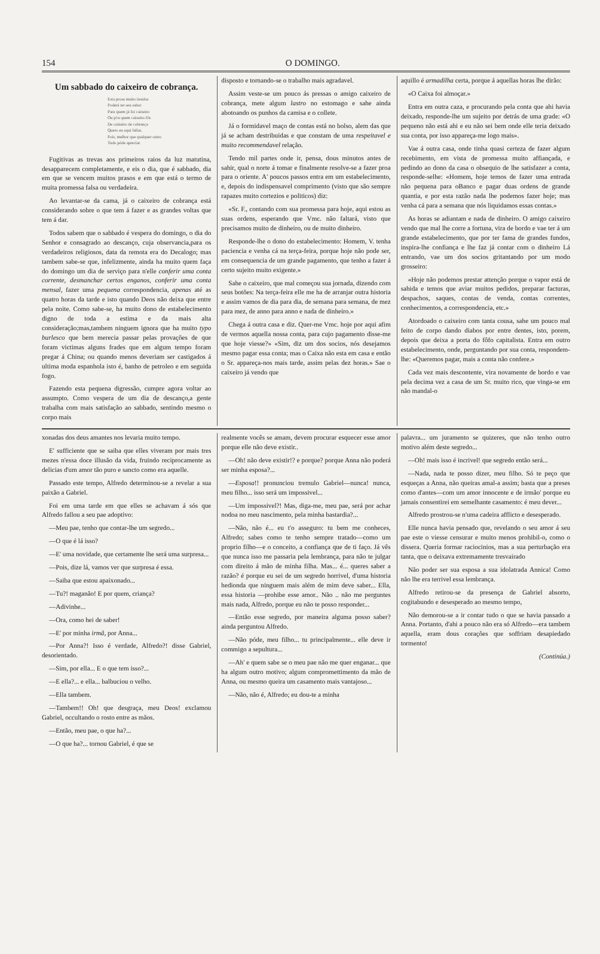154 O DOMINGO.
Um sabbado do caixeiro de cobrança.
Esta prosa muito insulsa
Poderá ter seu sabor
Para quem já foi caixeiro
Ou p'ra quem caixeiro fôr.
De caixeiro de cobrança
Quero eu aqui fallar,
Pois, melhor que qualquer outro
Tudo póde apreciar.
Fugitivas as trevas aos primeiros raios da luz matutina, desapparecem completamente, e eis o dia, que é sabbado, dia em que se vencem muitos prasos e em que está o termo de muita promessa falsa ou verdadeira.
Ao levantar-se da cama, já o caixeiro de cobrança está considerando sobre o que tem á fazer e as grandes voltas que tem á dar.
Todos sabem que o sabbado é vespera do domingo, o dia do Senhor e consagrado ao descanço, cuja observancia,para os verdadeiros religiosos, data da remota era do Decalogo; mas tambem sabe-se que, infelizmente, ainda ha muito quem faça do domingo um dia de serviço para n'elle conferir uma conta corrente, desmanchar certos enganos, conferir uma conta mensal, fazer uma pequena correspondencia, apenas até as quatro horas da tarde e isto quando Deos não deixa que entre pela noite. Como sabe-se, ha muito dono de estabelecimento digno de toda a estima e da mais alta consideração;mas,tambem ninguem ignora que ha muito typo burlesco que bem merecia passar pelas provações de que foram victimas alguns frades que em algum tempo foram pregar á China; ou quando menos deveriam ser castigados á ultima moda espanhola isto é, banho de petroleo e em seguida fogo.
Fazendo esta pequena digressão, cumpre agora voltar ao assumpto. Como vespera de um dia de descanço,a gente trabalha com mais satisfação ao sabbado, sentindo mesmo o corpo mais
disposto e tornando-se o trabalho mais agradavel.
Assim veste-se um pouco ás pressas o amigo caixeiro de cobrança, mete algum lastro no estomago e sahe ainda abotoando os punhos da camisa e o collete.
Já o formidavel maço de contas está no bolso, alem das que já se acham destribuidas e que constam de uma respeitavel e muito recommendavel relação.
Tendo mil partes onde ir, pensa, dous minutos antes de sahir, qual o norte á tomar e finalmente resolve-se a fazer proa para o oriente. A' poucos passos entra em um estabelecimento, e, depois do indispensavel comprimento (visto que são sempre rapazes muito cortezios e politicos) diz:
«Sr. F., contando com sua promessa para hoje, aqui estou as suas ordens, esperando que Vmc. não faltará, visto que precisamos muito de dinheiro, ou de muito dinheiro.
Responde-lhe o dono do estabelecimento: Homem, V. tenha paciencia e venha cá na terça-feira, porque hoje não pode ser, em consequencia de um grande pagamento, que tenho a fazer á certo sujeito muito exigente.»
Sahe o caixeiro, que mal começou sua jornada, dizendo com seus botões: Na terça-feira elle me ha de arranjar outra historia e assim vamos de dia para dia, de semana para semana, de mez para mez, de anno para anno e nada de dinheiro.»
Chega á outra casa e diz. Quer-me Vmc. hoje por aqui afim de vermos aquella nossa conta, para cujo pagamento disse-me que hoje viesse?» «Sim, diz um dos socios, nós desejamos mesmo pagar essa conta; mas o Caixa não esta em casa e então o Sr. appareça-nos mais tarde, assim pelas dez horas.» Sae o caixeiro já vendo que
aquillo é armadilha certa, porque á aquellas horas lhe dirão:
«O Caixa foi almoçar.»
Entra em outra caza, e procurando pela conta que ahi havia deixado, responde-lhe um sujeito por detrás de uma grade: «O pequeno não está ahi e eu não sei bem onde elle teria deixado sua conta, por isso appareça-me logo mais».
Vae á outra casa, onde tinha quasi certeza de fazer algum recebimento, em vista de promessa muito affiançada, e pedindo ao dono da casa o obsequio de lhe satisfazer a conta, responde-selhe: «Homem, hoje temos de fazer uma entrada não pequena para oBanco e pagar duas ordens de grande quantia, e por esta razão nada lhe podemos fazer hoje; mas venha cá para a semana que nós liquidamos essas contas.»
As horas se adiantam e nada de dinheiro. O amigo caixeiro vendo que mal lhe corre a fortuna, vira de bordo e vae ter á um grande estabelecimento, que por ter fama de grandes fundos, inspira-lhe confiança e lhe faz já contar com o dinheiro Lá entrando, vae um dos socios gritantando por um modo grosseiro:
«Hoje não podemos prestar attenção porque o vapor está de sahida e temos que aviar muitos pedidos, preparar facturas, despachos, saques, contas de venda, contas correntes, conhecimentos, a correspondencia, etc.»
Atordoado o caixeiro com tanta cousa, sahe um pouco mal feito de corpo dando diabos por entre dentes, isto, porem, depois que deixa a porta do fôfo capitalista. Entra em outro estabelecimento, onde, perguntando por sua conta, respondem-lhe: «Queremos pagar, mais a conta não confere.»
Cada vez mais descontente, vira novamente de bordo e vae pela decima vez a casa de um Sr. muito rico, que vinga-se em não mandal-o
xonadas dos deus amantes nos levaria muito tempo.
E' sufficiente que se saiba que elles viveram por mais tres mezes n'essa doce illusão da vida, fruindo reciprocamente as delicias d'um amor tão puro e sancto como era aquelle.
Passado este tempo, Alfredo determinou-se a revelar a sua paixão a Gabriel.
Foi em uma tarde em que elles se achavam á sós que Alfredo fallou a seu pae adoptivo:
—Meu pae, tenho que contar-lhe um segredo...
—O que é lá isso?
—E' uma novidade, que certamente lhe será uma surpresa...
—Pois, dize lá, vamos ver que surpresa é essa.
—Saiba que estou apaixonado...
—Tu?! maganão! E por quem, criança?
—Adivinhe...
—Ora, como hei de saber!
—E' por minha irmã, por Anna...
—Por Anna?! Isso é verdade, Alfredo?! disse Gabriel, desorientado.
—Sim, por ella... E o que tem isso?...
—E ella?... e ella... balbuciou o velho.
—Ella tambem.
—Tambem!! Oh! que desgraça, meu Deos! exclamou Gabriel, occultando o rosto entre as mãos.
—Então, meu pae, o que ha?...
—O que ha?... tornou Gabriel, é que se
realmente vocês se amam, devem procurar esquecer esse amor porque elle não deve existir..
—Oh! não deve existir!? e porque? porque Anna não poderá ser minha esposa?...
—Esposa!! pronunciou tremulo Gabriel—nunca! nunca, meu filho... isso será um impossivel...
—Um impossivel?! Mas, diga-me, meu pae, será por achar nodoa no meu nascimento, pela minha bastardia?...
—Não, não é... eu t'o asseguro: tu bem me conheces, Alfredo; sabes como te tenho sempre tratado—como um proprio filho—e o conceito, a confiança que de ti faço. Já vês que nunca isso me passaria pela lembrança, para não te julgar com direito á mão de minha filha. Mas... é... queres saber a razão? é porque eu sei de um segredo horrivel, d'uma historia hedionda que ninguem mais além de mim deve saber... Ella, essa historia —prohibe esse amor.. Não .. não me perguntes mais nada, Alfredo, porque eu não te posso responder...
—Então esse segredo, por maneira alguma posso saber? ainda perguntou Alfredo.
—Não póde, meu filho... tu principalmente... elle deve ir commigo a sepultura...
—Ah' e quem sabe se o meu pae não me quer enganar... que ha algum outro motivo; algum compromettimento da mão de Anna, ou mesmo queira um casamento mais vantajoso...
—Não, não é, Alfredo; eu dou-te a minha
palavra... um juramento se quizeres, que não tenho outro motivo além deste segredo...
—Oh! mais isso é incrivel! que segredo então será...
—Nada, nada te posso dizer, meu filho. Só te peço que esqueças a Anna, não queiras amal-a assim; basta que a preses como d'antes—com um amor innocente e de irmão' porque eu jamais consentirei em semelhante casamento: é meu dever...
Alfredo prostrou-se n'uma cadeira afflicto e desesperado.
Elle nunca havia pensado que, revelando o seu amor á seu pae este o viesse censurar e muito menos prohibil-o, como o dissera. Queria formar raciocinios, mas a sua perturbação era tanta, que o deixava extremamente tresvairado
Não poder ser sua esposa a sua idolatrada Annica! Como não lhe era terrivel essa lembrança.
Alfredo retirou-se da presença de Gabriel absorto, cogitabundo e desesperado ao mesmo tempo,
Não demorou-se a ir contar tudo o que se havia passado a Anna. Portanto, d'ahi a pouco não era só Alfredo—era tambem aquella, eram dous corações que soffriam desapiedado tormento!
(Continúa.)